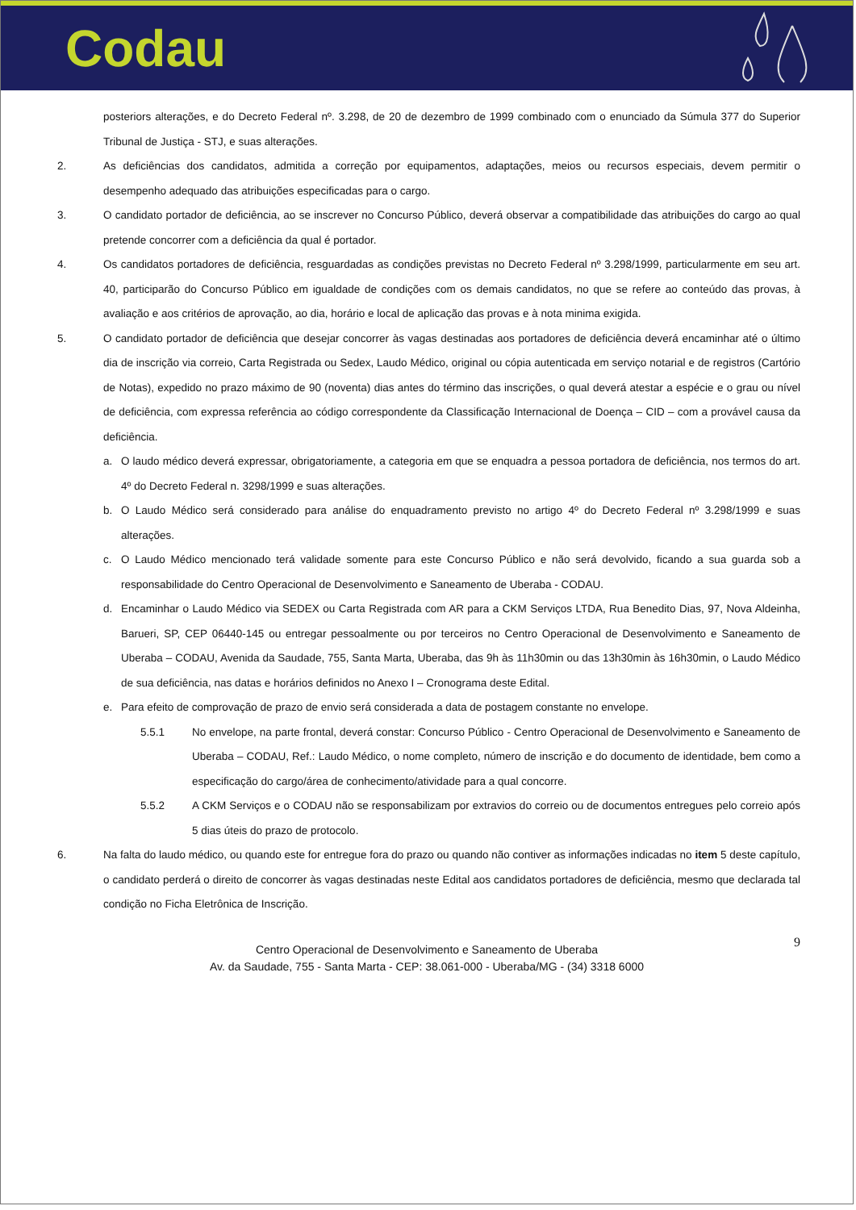Codau
posteriors alterações, e do Decreto Federal nº. 3.298, de 20 de dezembro de 1999 combinado com o enunciado da Súmula 377 do Superior Tribunal de Justiça - STJ, e suas alterações.
2. As deficiências dos candidatos, admitida a correção por equipamentos, adaptações, meios ou recursos especiais, devem permitir o desempenho adequado das atribuições especificadas para o cargo.
3. O candidato portador de deficiência, ao se inscrever no Concurso Público, deverá observar a compatibilidade das atribuições do cargo ao qual pretende concorrer com a deficiência da qual é portador.
4. Os candidatos portadores de deficiência, resguardadas as condições previstas no Decreto Federal nº 3.298/1999, particularmente em seu art. 40, participarão do Concurso Público em igualdade de condições com os demais candidatos, no que se refere ao conteúdo das provas, à avaliação e aos critérios de aprovação, ao dia, horário e local de aplicação das provas e à nota minima exigida.
5. O candidato portador de deficiência que desejar concorrer às vagas destinadas aos portadores de deficiência deverá encaminhar até o último dia de inscrição via correio, Carta Registrada ou Sedex, Laudo Médico, original ou cópia autenticada em serviço notarial e de registros (Cartório de Notas), expedido no prazo máximo de 90 (noventa) dias antes do término das inscrições, o qual deverá atestar a espécie e o grau ou nível de deficiência, com expressa referência ao código correspondente da Classificação Internacional de Doença – CID – com a provável causa da deficiência.
a. O laudo médico deverá expressar, obrigatoriamente, a categoria em que se enquadra a pessoa portadora de deficiência, nos termos do art. 4º do Decreto Federal n. 3298/1999 e suas alterações.
b. O Laudo Médico será considerado para análise do enquadramento previsto no artigo 4º do Decreto Federal nº 3.298/1999 e suas alterações.
c. O Laudo Médico mencionado terá validade somente para este Concurso Público e não será devolvido, ficando a sua guarda sob a responsabilidade do Centro Operacional de Desenvolvimento e Saneamento de Uberaba - CODAU.
d. Encaminhar o Laudo Médico via SEDEX ou Carta Registrada com AR para a CKM Serviços LTDA, Rua Benedito Dias, 97, Nova Aldeinha, Barueri, SP, CEP 06440-145 ou entregar pessoalmente ou por terceiros no Centro Operacional de Desenvolvimento e Saneamento de Uberaba – CODAU, Avenida da Saudade, 755, Santa Marta, Uberaba, das 9h às 11h30min ou das 13h30min às 16h30min, o Laudo Médico de sua deficiência, nas datas e horários definidos no Anexo I – Cronograma deste Edital.
e. Para efeito de comprovação de prazo de envio será considerada a data de postagem constante no envelope.
5.5.1 No envelope, na parte frontal, deverá constar: Concurso Público - Centro Operacional de Desenvolvimento e Saneamento de Uberaba – CODAU, Ref.: Laudo Médico, o nome completo, número de inscrição e do documento de identidade, bem como a especificação do cargo/área de conhecimento/atividade para a qual concorre.
5.5.2 A CKM Serviços e o CODAU não se responsabilizam por extravios do correio ou de documentos entregues pelo correio após 5 dias úteis do prazo de protocolo.
6. Na falta do laudo médico, ou quando este for entregue fora do prazo ou quando não contiver as informações indicadas no item 5 deste capítulo, o candidato perderá o direito de concorrer às vagas destinadas neste Edital aos candidatos portadores de deficiência, mesmo que declarada tal condição no Ficha Eletrônica de Inscrição.
9 Centro Operacional de Desenvolvimento e Saneamento de Uberaba
Av. da Saudade, 755 - Santa Marta - CEP: 38.061-000 - Uberaba/MG - (34) 3318 6000